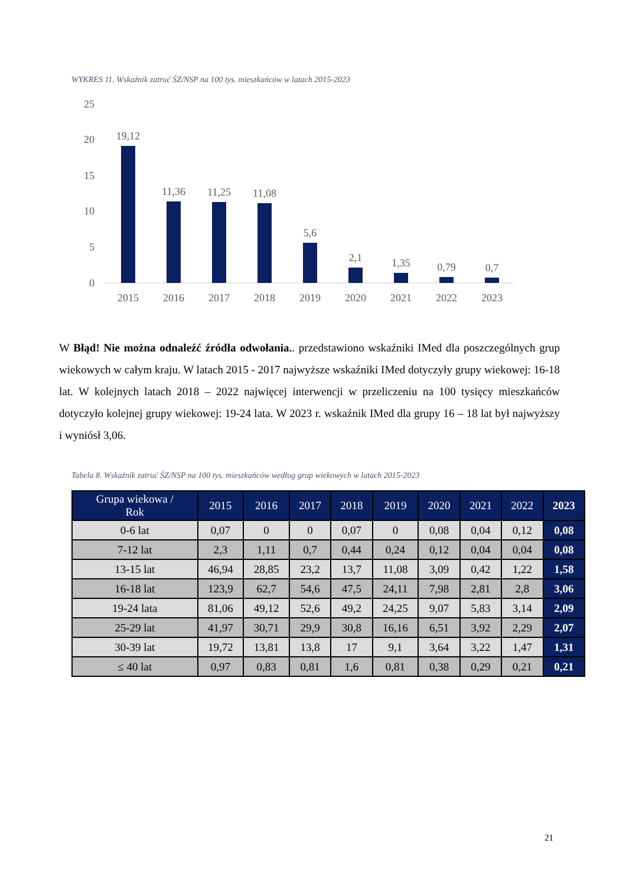WYKRES 11. Wskaźnik zatruć ŚZ/NSP na 100 tys. mieszkańców w latach 2015-2023
25
20
15
10
5
0
19,12
11,36
11,25
11,08
5,6
2,1
1,35
0,79
0,7
2015
2016
2017
2018
2019
2020
2021
2022
2023
W Błąd! Nie można odnaleźć źródła odwołania.. przedstawiono wskaźniki IMed dla poszczególnych grup wiekowych w całym kraju. W latach 2015 - 2017 najwyższe wskaźniki IMed dotyczyły grupy wiekowej: 16-18 lat. W kolejnych latach 2018 – 2022 najwięcej interwencji w przeliczeniu na 100 tysięcy mieszkańców dotyczyło kolejnej grupy wiekowej: 19-24 lata. W 2023 r. wskaźnik IMed dla grupy 16 – 18 lat był najwyższy i wyniósł 3,06.
Tabela 8. Wskaźnik zatruć ŚZ/NSP na 100 tys. mieszkańców według grup wiekowych w latach 2015-2023
| Grupa wiekowa / Rok | 2015 | 2016 | 2017 | 2018 | 2019 | 2020 | 2021 | 2022 | 2023 |
| --- | --- | --- | --- | --- | --- | --- | --- | --- | --- |
| 0-6 lat | 0,07 | 0 | 0 | 0,07 | 0 | 0,08 | 0,04 | 0,12 | 0,08 |
| 7-12 lat | 2,3 | 1,11 | 0,7 | 0,44 | 0,24 | 0,12 | 0,04 | 0,04 | 0,08 |
| 13-15 lat | 46,94 | 28,85 | 23,2 | 13,7 | 11,08 | 3,09 | 0,42 | 1,22 | 1,58 |
| 16-18 lat | 123,9 | 62,7 | 54,6 | 47,5 | 24,11 | 7,98 | 2,81 | 2,8 | 3,06 |
| 19-24 lata | 81,06 | 49,12 | 52,6 | 49,2 | 24,25 | 9,07 | 5,83 | 3,14 | 2,09 |
| 25-29 lat | 41,97 | 30,71 | 29,9 | 30,8 | 16,16 | 6,51 | 3,92 | 2,29 | 2,07 |
| 30-39 lat | 19,72 | 13,81 | 13,8 | 17 | 9,1 | 3,64 | 3,22 | 1,47 | 1,31 |
| ≤ 40 lat | 0,97 | 0,83 | 0,81 | 1,6 | 0,81 | 0,38 | 0,29 | 0,21 | 0,21 |
21